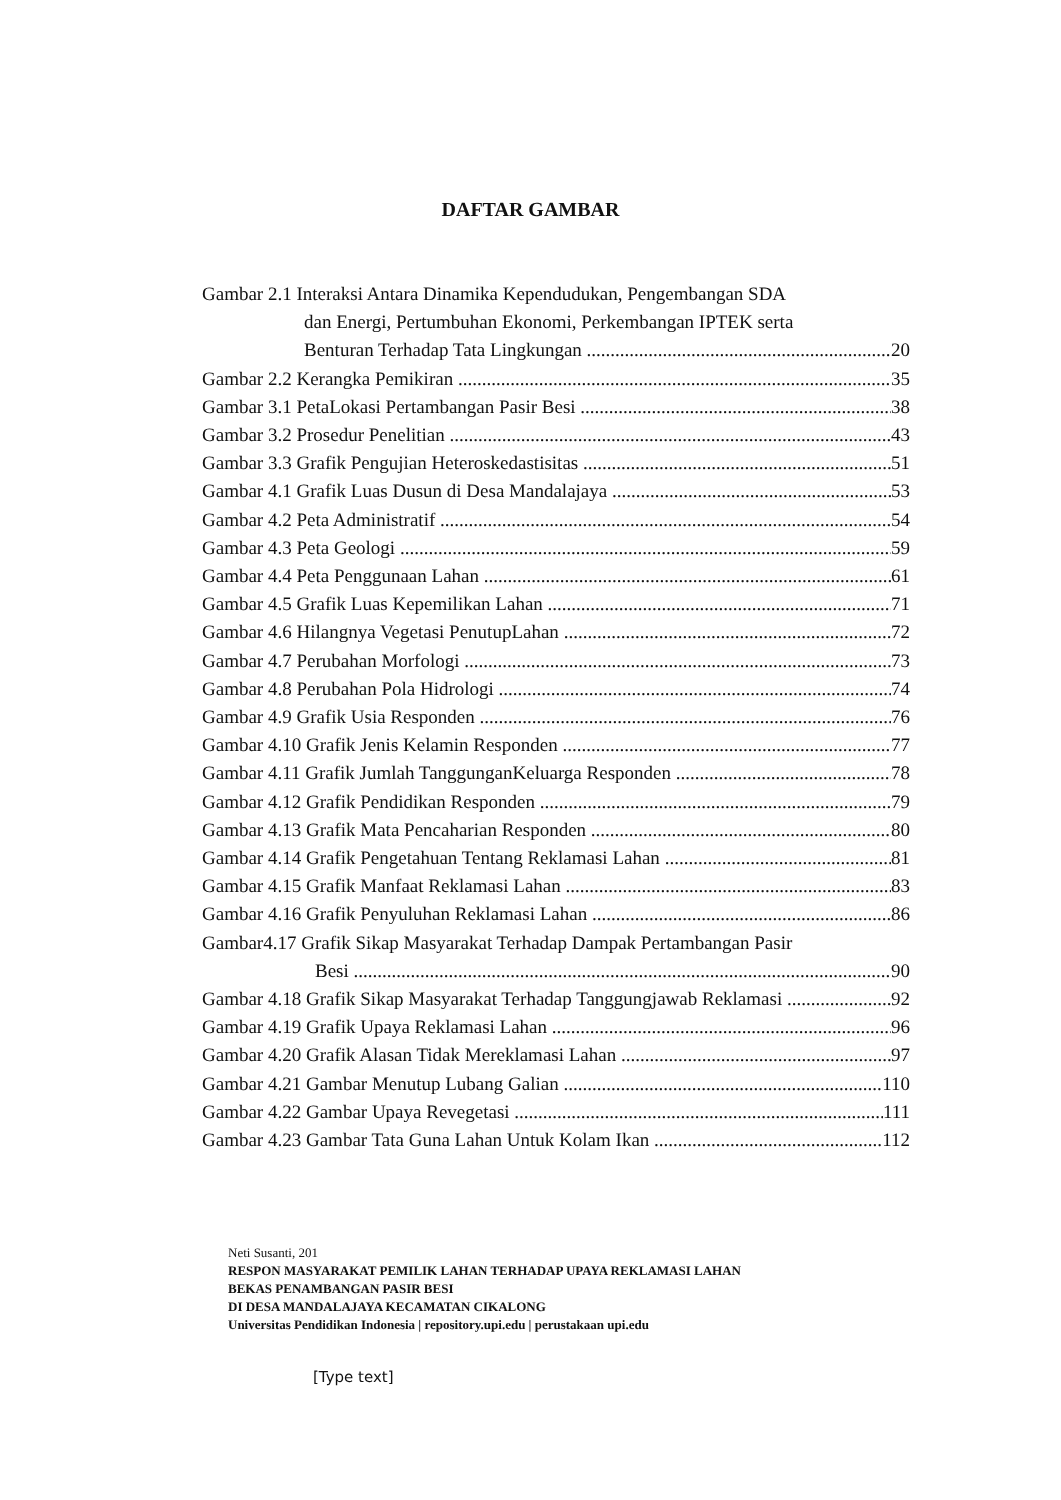DAFTAR GAMBAR
Gambar 2.1 Interaksi Antara Dinamika Kependudukan, Pengembangan SDA
dan Energi, Pertumbuhan Ekonomi, Perkembangan IPTEK serta
Benturan Terhadap Tata Lingkungan 20
Gambar 2.2 Kerangka Pemikiran 35
Gambar 3.1 PetaLokasi Pertambangan Pasir Besi 38
Gambar 3.2 Prosedur Penelitian 43
Gambar 3.3 Grafik Pengujian Heteroskedastisitas 51
Gambar 4.1 Grafik Luas Dusun di Desa Mandalajaya 53
Gambar 4.2 Peta Administratif 54
Gambar 4.3 Peta Geologi 59
Gambar 4.4 Peta Penggunaan Lahan 61
Gambar 4.5 Grafik Luas Kepemilikan Lahan 71
Gambar 4.6 Hilangnya Vegetasi PenutupLahan 72
Gambar 4.7 Perubahan Morfologi 73
Gambar 4.8 Perubahan Pola Hidrologi 74
Gambar 4.9 Grafik Usia Responden 76
Gambar 4.10 Grafik Jenis Kelamin Responden 77
Gambar 4.11 Grafik Jumlah TanggunganKeluarga Responden 78
Gambar 4.12 Grafik Pendidikan Responden 79
Gambar 4.13 Grafik Mata Pencaharian Responden 80
Gambar 4.14 Grafik Pengetahuan Tentang Reklamasi Lahan 81
Gambar 4.15 Grafik Manfaat Reklamasi Lahan 83
Gambar 4.16 Grafik Penyuluhan Reklamasi Lahan 86
Gambar4.17 Grafik Sikap Masyarakat Terhadap Dampak Pertambangan Pasir
Besi 90
Gambar 4.18 Grafik Sikap Masyarakat Terhadap Tanggungjawab Reklamasi 92
Gambar 4.19 Grafik Upaya Reklamasi Lahan 96
Gambar 4.20 Grafik Alasan Tidak Mereklamasi Lahan 97
Gambar 4.21 Gambar Menutup Lubang Galian 110
Gambar 4.22 Gambar Upaya Revegetasi 111
Gambar 4.23 Gambar Tata Guna Lahan Untuk Kolam Ikan 112
Neti Susanti, 201
RESPON MASYARAKAT PEMILIK LAHAN TERHADAP UPAYA REKLAMASI LAHAN
BEKAS PENAMBANGAN PASIR BESI
DI DESA MANDALAJAYA KECAMATAN CIKALONG
Universitas Pendidikan Indonesia | repository.upi.edu | perustakaan upi.edu
[Type text]